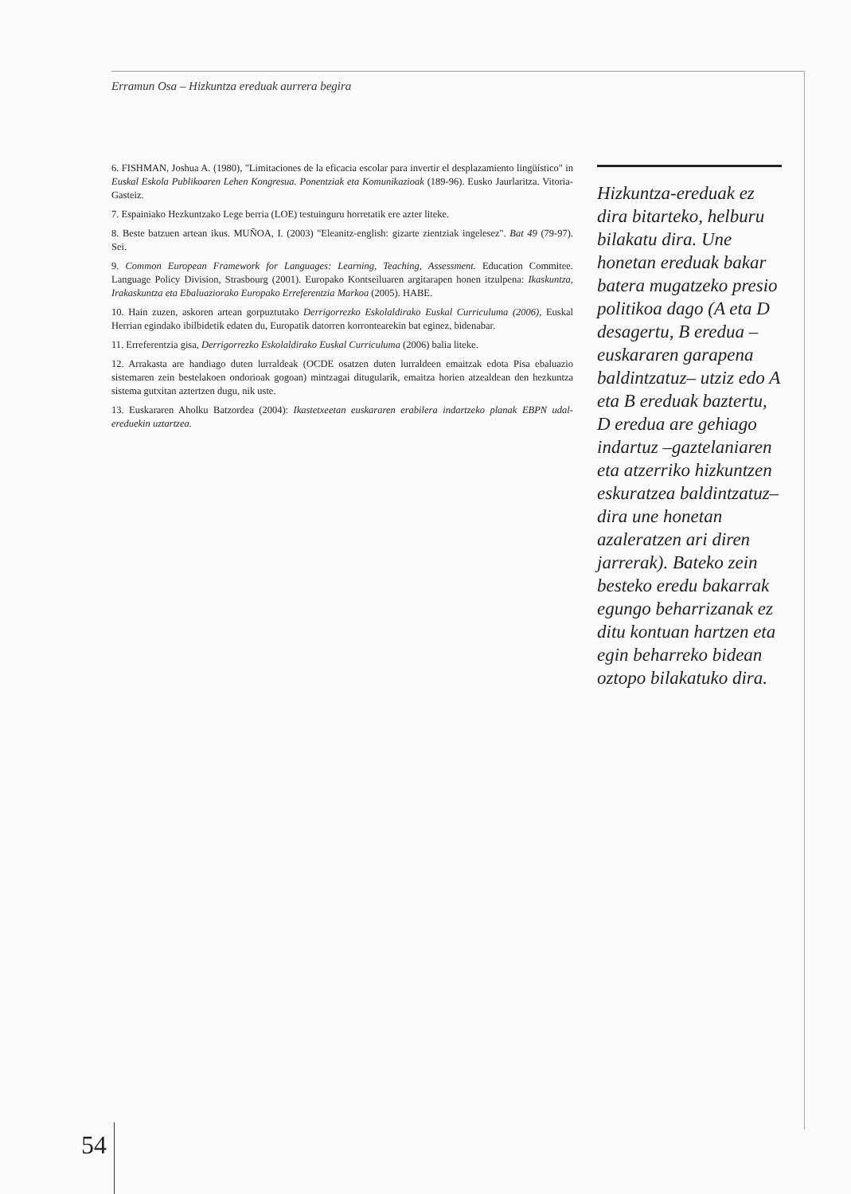Erramun Osa – Hizkuntza ereduak aurrera begira
6. FISHMAN, Joshua A. (1980), "Limitaciones de la eficacia escolar para invertir el desplazamiento lingüístico" in Euskal Eskola Publikoaren Lehen Kongresua. Ponentziak eta Komunikazioak (189-96). Eusko Jaurlaritza. Vitoria-Gasteiz.
7. Espainiako Hezkuntzako Lege berria (LOE) testuinguru horretatik ere azter liteke.
8. Beste batzuen artean ikus. MUÑOA, I. (2003) "Eleanitz-english: gizarte zientziak ingelesez". Bat 49 (79-97). Sei.
9. Common European Framework for Languages: Learning, Teaching, Assessment. Education Commitee. Language Policy Division, Strasbourg (2001). Europako Kontseiluaren argitarapen honen itzulpena: Ikaskuntza, Irakaskuntza eta Ebaluaziorako Europako Erreferentzia Markoa (2005). HABE.
10. Hain zuzen, askoren artean gorpuztutako Derrigorrezko Eskolaldirako Euskal Curriculuma (2006), Euskal Herrian egindako ibilbidetik edaten du, Europatik datorren korrontearekin bat eginez, bidenabar.
11. Erreferentzia gisa, Derrigorrezko Eskolaldirako Euskal Curriculuma (2006) balia liteke.
12. Arrakasta are handiago duten lurraldeak (OCDE osatzen duten lurraldeen emaitzak edota Pisa ebaluazio sistemaren zein bestelakoen ondorioak gogoan) mintzagai ditugularik, emaitza horien atzealdean den hezkuntza sistema gutxitan aztertzen dugu, nik uste.
13. Euskararen Aholku Batzordea (2004): Ikastetxeetan euskararen erabilera indartzeko planak EBPN udal-ereduekin uztartzea.
Hizkuntza-ereduak ez dira bitarteko, helburu bilakatu dira. Une honetan ereduak bakar batera mugatzeko presio politikoa dago (A eta D desagertu, B eredua –euskararen garapena baldintzatuz– utziz edo A eta B ereduak baztertu, D eredua are gehiago indartuz –gaztelaniaren eta atzerriko hizkuntzen eskuratzea baldintzatuz– dira une honetan azaleratzen ari diren jarrerak). Bateko zein besteko eredu bakarrak egungo beharrizanak ez ditu kontuan hartzen eta egin beharreko bidean oztopo bilakatuko dira.
54